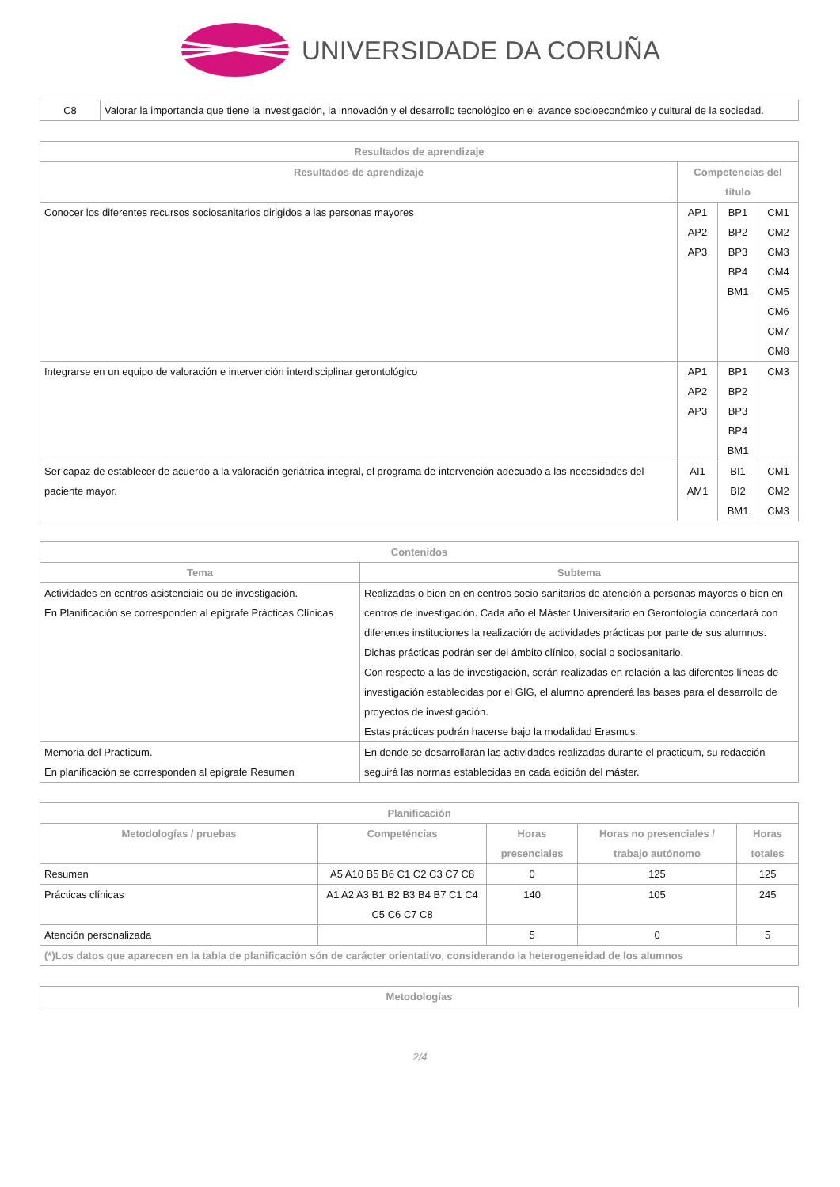UNIVERSIDADE DA CORUÑA
| C8 | Valorar la importancia que tiene la investigación, la innovación y el desarrollo tecnológico en el avance socioeconómico y cultural de la sociedad. |
| Resultados de aprendizaje | | | |
| --- | --- | --- | --- |
| Resultados de aprendizaje | Competencias del título | | |
| Conocer los diferentes recursos sociosanitarios dirigidos a las personas mayores | AP1 AP2 AP3 | BP1 BP2 BP3 BP4 BM1 | CM1 CM2 CM3 CM4 CM5 CM6 CM7 CM8 |
| Integrarse en un equipo de valoración e intervención interdisciplinar gerontológico | AP1 AP2 AP3 | BP1 BP2 BP3 BP4 BM1 | CM3 |
| Ser capaz de establecer de acuerdo a la valoración geriátrica integral, el programa de intervención adecuado a las necesidades del paciente mayor. | AI1 AM1 | BI1 BI2 BM1 | CM1 CM2 CM3 |
| Contenidos | |
| --- | --- |
| Tema | Subtema |
| Actividades en centros asistenciais ou de investigación. En Planificación se corresponden al epígrafe Prácticas Clínicas | Realizadas o bien en en centros socio-sanitarios de atención a personas mayores o bien en centros de investigación. Cada año el Máster Universitario en Gerontología concertará con diferentes instituciones la realización de actividades prácticas por parte de sus alumnos. Dichas prácticas podrán ser del ámbito clínico, social o sociosanitario. Con respecto a las de investigación, serán realizadas en relación a las diferentes líneas de investigación establecidas por el GIG, el alumno aprenderá las bases para el desarrollo de proyectos de investigación. Estas prácticas podrán hacerse bajo la modalidad Erasmus. |
| Memoria del Practicum. En planificación se corresponden al epígrafe Resumen | En donde se desarrollarán las actividades realizadas durante el practicum, su redacción seguirá las normas establecidas en cada edición del máster. |
| Planificación | | | | |
| --- | --- | --- | --- | --- |
| Metodologías / pruebas | Competéncias | Horas presenciales | Horas no presenciales / trabajo autónomo | Horas totales |
| Resumen | A5 A10 B5 B6 C1 C2 C3 C7 C8 | 0 | 125 | 125 |
| Prácticas clínicas | A1 A2 A3 B1 B2 B3 B4 B7 C1 C4 C5 C6 C7 C8 | 140 | 105 | 245 |
| Atención personalizada | | 5 | 0 | 5 |
| (*)Los datos que aparecen en la tabla de planificación són de carácter orientativo, considerando la heterogeneidad de los alumnos | | | | |
| Metodologías |
| --- |
2/4